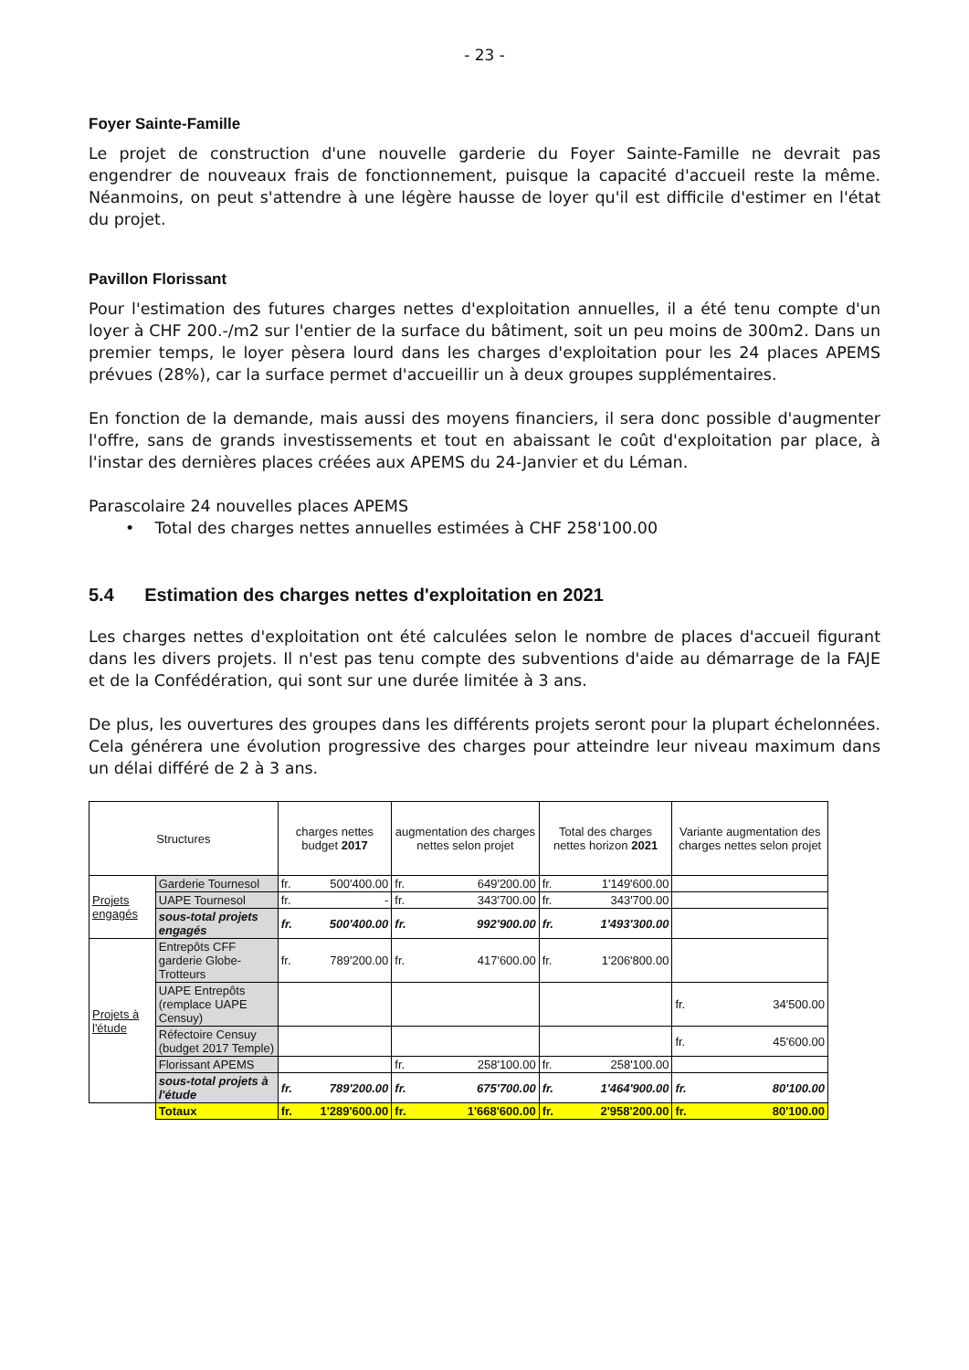- 23 -
Foyer Sainte-Famille
Le projet de construction d'une nouvelle garderie du Foyer Sainte-Famille ne devrait pas engendrer de nouveaux frais de fonctionnement, puisque la capacité d'accueil reste la même. Néanmoins, on peut s'attendre à une légère hausse de loyer qu'il est difficile d'estimer en l'état du projet.
Pavillon Florissant
Pour l'estimation des futures charges nettes d'exploitation annuelles, il a été tenu compte d'un loyer à CHF 200.-/m2 sur l'entier de la surface du bâtiment, soit un peu moins de 300m2. Dans un premier temps, le loyer pèsera lourd dans les charges d'exploitation pour les 24 places APEMS prévues (28%), car la surface permet d'accueillir un à deux groupes supplémentaires.
En fonction de la demande, mais aussi des moyens financiers, il sera donc possible d'augmenter l'offre, sans de grands investissements et tout en abaissant le coût d'exploitation par place, à l'instar des dernières places créées aux APEMS du 24-Janvier et du Léman.
Parascolaire 24 nouvelles places APEMS
• Total des charges nettes annuelles estimées à CHF 258'100.00
5.4 Estimation des charges nettes d'exploitation en 2021
Les charges nettes d'exploitation ont été calculées selon le nombre de places d'accueil figurant dans les divers projets. Il n'est pas tenu compte des subventions d'aide au démarrage de la FAJE et de la Confédération, qui sont sur une durée limitée à 3 ans.
De plus, les ouvertures des groupes dans les différents projets seront pour la plupart échelonnées. Cela générera une évolution progressive des charges pour atteindre leur niveau maximum dans un délai différé de 2 à 3 ans.
| Structures | | charges nettes budget 2017 | | augmentation des charges nettes selon projet | | Total des charges nettes horizon 2021 | | Variante augmentation des charges nettes selon projet | |
| --- | --- | --- | --- | --- | --- | --- | --- | --- | --- |
| Projets engagés | Garderie Tournesol | fr. | 500'400.00 | fr. | 649'200.00 | fr. | 1'149'600.00 | | |
| | UAPE Tournesol | fr. | - | fr. | 343'700.00 | fr. | 343'700.00 | | |
| | sous-total projets engagés | fr. | 500'400.00 | fr. | 992'900.00 | fr. | 1'493'300.00 | | |
| Projets à l'étude | Entrepôts CFF garderie Globe-Trotteurs | fr. | 789'200.00 | fr. | 417'600.00 | fr. | 1'206'800.00 | | |
| | UAPE Entrepôts (remplace UAPE Censuy) | | | | | | | fr. | 34'500.00 |
| | Réfectoire Censuy (budget 2017 Temple) | | | | | | | fr. | 45'600.00 |
| | Florissant APEMS | | | fr. | 258'100.00 | fr. | 258'100.00 | | |
| | sous-total projets à l'étude | fr. | 789'200.00 | fr. | 675'700.00 | fr. | 1'464'900.00 | fr. | 80'100.00 |
| | Totaux | fr. | 1'289'600.00 | fr. | 1'668'600.00 | fr. | 2'958'200.00 | fr. | 80'100.00 |